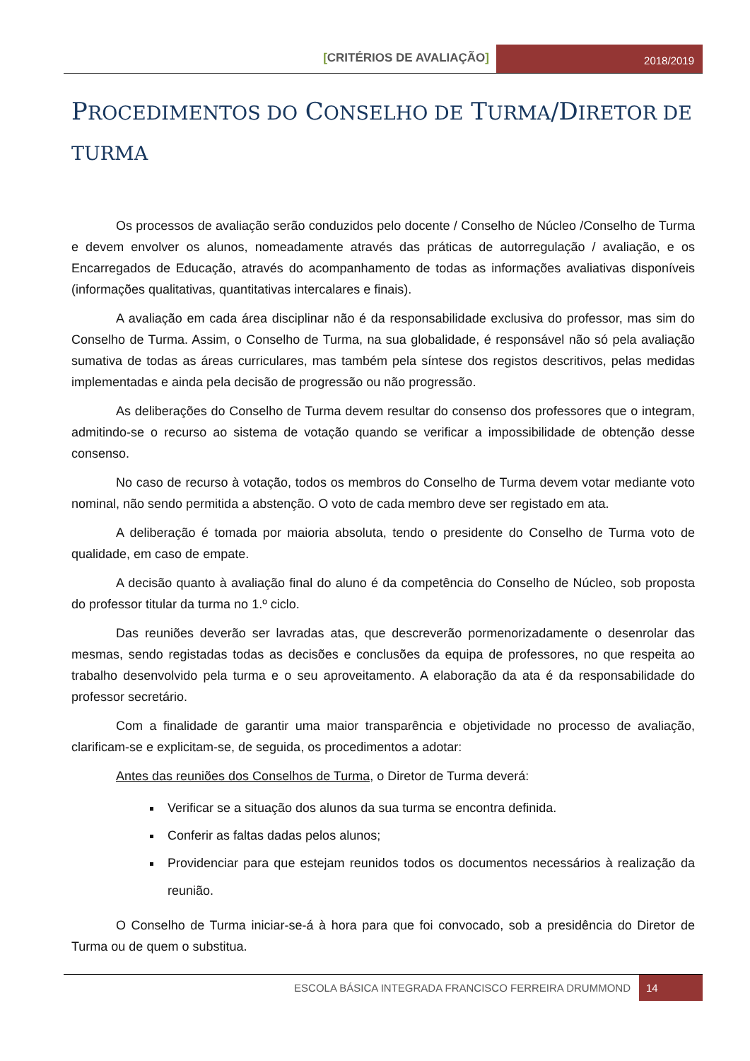[CRITÉRIOS DE AVALIAÇÃO]
2018/2019
PROCEDIMENTOS DO CONSELHO DE TURMA/DIRETOR DE TURMA
Os processos de avaliação serão conduzidos pelo docente / Conselho de Núcleo /Conselho de Turma e devem envolver os alunos, nomeadamente através das práticas de autorregulação / avaliação, e os Encarregados de Educação, através do acompanhamento de todas as informações avaliativas disponíveis (informações qualitativas, quantitativas intercalares e finais).
A avaliação em cada área disciplinar não é da responsabilidade exclusiva do professor, mas sim do Conselho de Turma. Assim, o Conselho de Turma, na sua globalidade, é responsável não só pela avaliação sumativa de todas as áreas curriculares, mas também pela síntese dos registos descritivos, pelas medidas implementadas e ainda pela decisão de progressão ou não progressão.
As deliberações do Conselho de Turma devem resultar do consenso dos professores que o integram, admitindo-se o recurso ao sistema de votação quando se verificar a impossibilidade de obtenção desse consenso.
No caso de recurso à votação, todos os membros do Conselho de Turma devem votar mediante voto nominal, não sendo permitida a abstenção. O voto de cada membro deve ser registado em ata.
A deliberação é tomada por maioria absoluta, tendo o presidente do Conselho de Turma voto de qualidade, em caso de empate.
A decisão quanto à avaliação final do aluno é da competência do Conselho de Núcleo, sob proposta do professor titular da turma no 1.º ciclo.
Das reuniões deverão ser lavradas atas, que descreverão pormenorizadamente o desenrolar das mesmas, sendo registadas todas as decisões e conclusões da equipa de professores, no que respeita ao trabalho desenvolvido pela turma e o seu aproveitamento. A elaboração da ata é da responsabilidade do professor secretário.
Com a finalidade de garantir uma maior transparência e objetividade no processo de avaliação, clarificam-se e explicitam-se, de seguida, os procedimentos a adotar:
Antes das reuniões dos Conselhos de Turma, o Diretor de Turma deverá:
Verificar se a situação dos alunos da sua turma se encontra definida.
Conferir as faltas dadas pelos alunos;
Providenciar para que estejam reunidos todos os documentos necessários à realização da reunião.
O Conselho de Turma iniciar-se-á à hora para que foi convocado, sob a presidência do Diretor de Turma ou de quem o substitua.
ESCOLA BÁSICA INTEGRADA FRANCISCO FERREIRA DRUMMOND
14